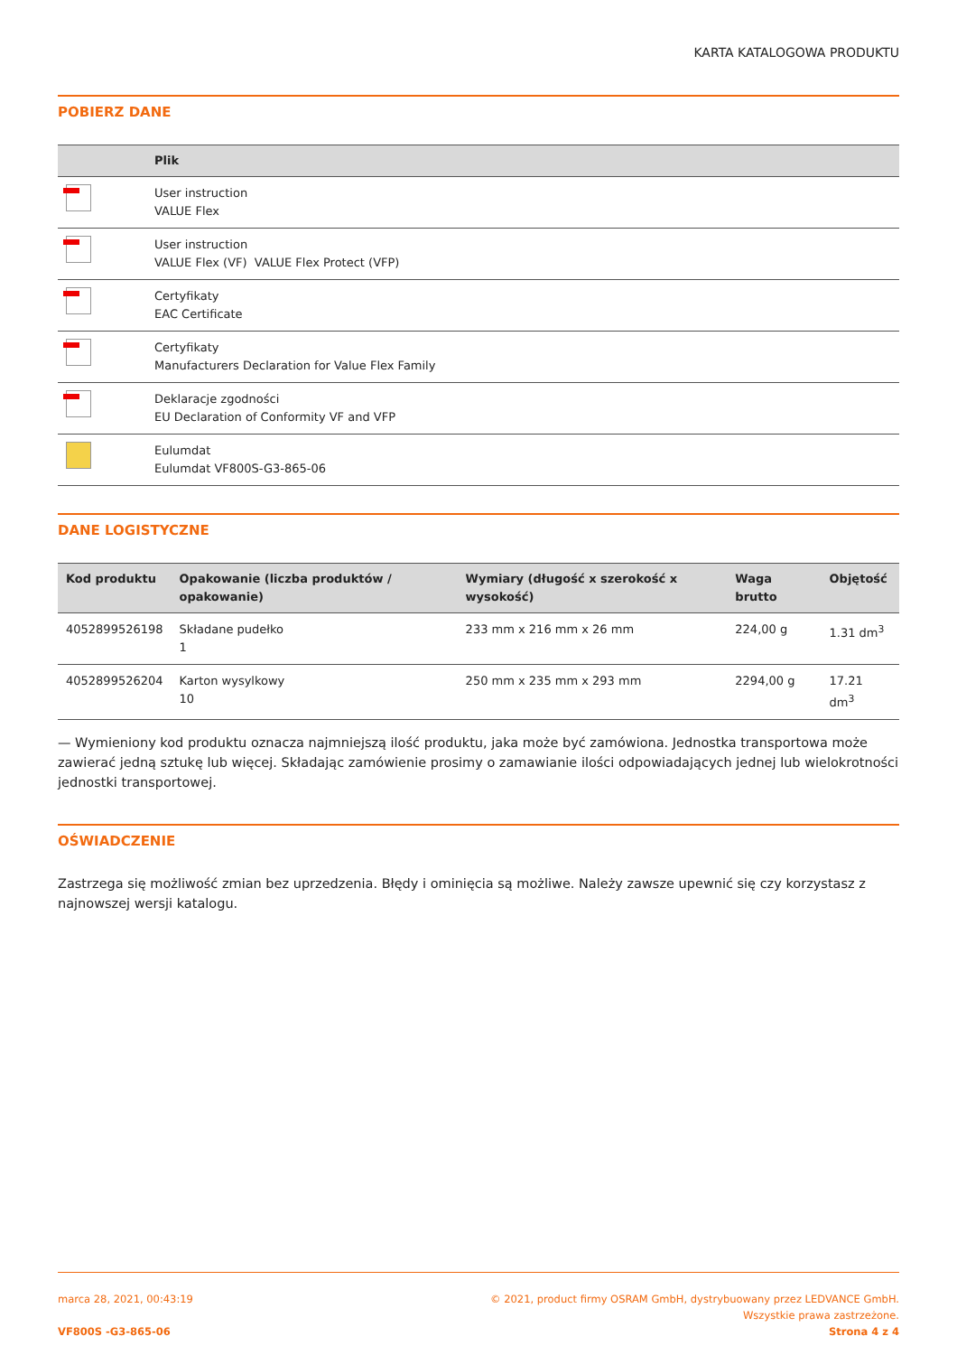KARTA KATALOGOWA PRODUKTU
POBIERZ DANE
| | Plik |
| --- | --- |
| | User instruction VALUE Flex |
| | User instruction VALUE Flex (VF) VALUE Flex Protect (VFP) |
| | Certyfikaty EAC Certificate |
| | Certyfikaty Manufacturers Declaration for Value Flex Family |
| | Deklaracje zgodności EU Declaration of Conformity VF and VFP |
| | Eulumdat Eulumdat VF800S-G3-865-06 |
DANE LOGISTYCZNE
| Kod produktu | Opakowanie (liczba produktów / opakowanie) | Wymiary (długość x szerokość x wysokość) | Waga brutto | Objętość |
| --- | --- | --- | --- | --- |
| 4052899526198 | Składane pudełko 1 | 233 mm x 216 mm x 26 mm | 224,00 g | 1.31 dm<sup>3</sup> |
| 4052899526204 | Karton wysylkowy 10 | 250 mm x 235 mm x 293 mm | 2294,00 g | 17.21 dm<sup>3</sup> |
— Wymieniony kod produktu oznacza najmniejszą ilość produktu, jaka może być zamówiona. Jednostka transportowa może zawierać jedną sztukę lub więcej. Składając zamówienie prosimy o zamawianie ilości odpowiadających jednej lub wielokrotności jednostki transportowej.
OŚWIADCZENIE
Zastrzega się możliwość zmian bez uprzedzenia. Błędy i ominięcia są możliwe. Należy zawsze upewnić się czy korzystasz z najnowszej wersji katalogu.
marca 28, 2021, 00:43:19
VF800S -G3-865-06
© 2021, product firmy OSRAM GmbH, dystrybuowany przez LEDVANCE GmbH.
Wszystkie prawa zastrzeżone.
Strona 4 z 4